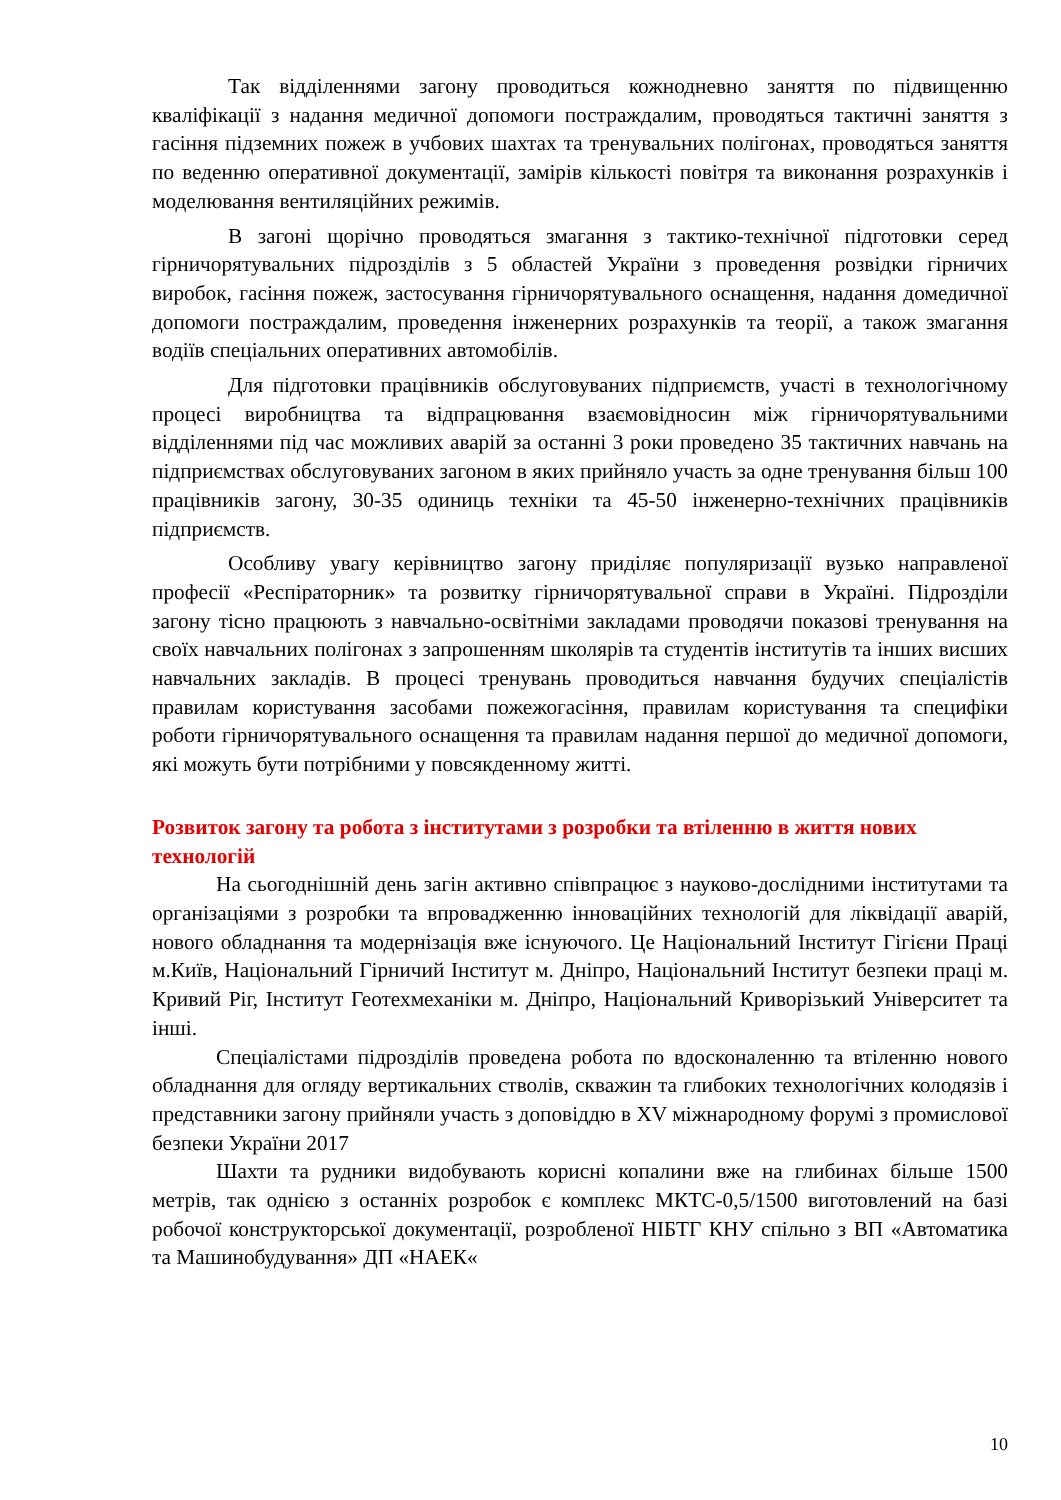Так відділеннями загону проводиться кожнодневно заняття по підвищенню кваліфікації з надання медичної допомоги постраждалим, проводяться тактичні заняття з гасіння підземних пожеж в учбових шахтах та тренувальних полігонах, проводяться заняття по веденню оперативної документації, замірів кількості повітря та виконання розрахунків і моделювання вентиляційних режимів.
В загоні щорічно проводяться змагання з тактико-технічної підготовки серед гірничорятувальних підрозділів з 5 областей України з проведення розвідки гірничих виробок, гасіння пожеж, застосування гірничорятувального оснащення, надання домедичної допомоги постраждалим, проведення інженерних розрахунків та теорії, а також змагання водіїв спеціальних оперативних автомобілів.
Для підготовки працівників обслуговуваних підприємств, участі в технологічному процесі виробництва та відпрацювання взаємовідносин між гірничорятувальними відділеннями під час можливих аварій за останні 3 роки проведено 35 тактичних навчань на підприємствах обслуговуваних загоном в яких прийняло участь за одне тренування більш 100 працівників загону, 30-35 одиниць техніки та 45-50 інженерно-технічних працівників підприємств.
Особливу увагу керівництво загону приділяє популяризації вузько направленої професії «Респіраторник» та розвитку гірничорятувальної справи в Україні. Підрозділи загону тісно працюють з навчально-освітніми закладами проводячи показові тренування на своїх навчальних полігонах з запрошенням школярів та студентів інститутів та інших висших навчальних закладів. В процесі тренувань проводиться навчання будучих спеціалістів правилам користування засобами пожежогасіння, правилам користування та специфіки роботи гірничорятувального оснащення та правилам надання першої до медичної допомоги, які можуть бути потрібними у повсякденному житті.
Розвиток загону та робота з інститутами з розробки та втіленню в життя нових технологій
На сьогоднішній день загін активно співпрацює з науково-дослідними інститутами та організаціями з розробки та впровадженню інноваційних технологій для ліквідації аварій, нового обладнання та модернізація вже існуючого. Це Національний Інститут Гігієни Праці м.Київ, Національний Гірничий Інститут м. Дніпро, Національний Інститут безпеки праці м. Кривий Ріг, Інститут Геотехмеханіки м. Дніпро, Національний Криворізький Університет та інші.
Спеціалістами підрозділів проведена робота по вдосконаленню та втіленню нового обладнання для огляду вертикальних стволів, скважин та глибоких технологічних колодязів і представники загону прийняли участь з доповіддю в XV міжнародному форумі з промислової безпеки України 2017
Шахти та рудники видобувають корисні копалини вже на глибинах більше 1500 метрів, так однією з останніх розробок є комплекс МКТС-0,5/1500 виготовлений на базі робочої конструкторської документації, розробленої НІБТГ КНУ спільно з ВП «Автоматика та Машинобудування» ДП «НАЕК«
10